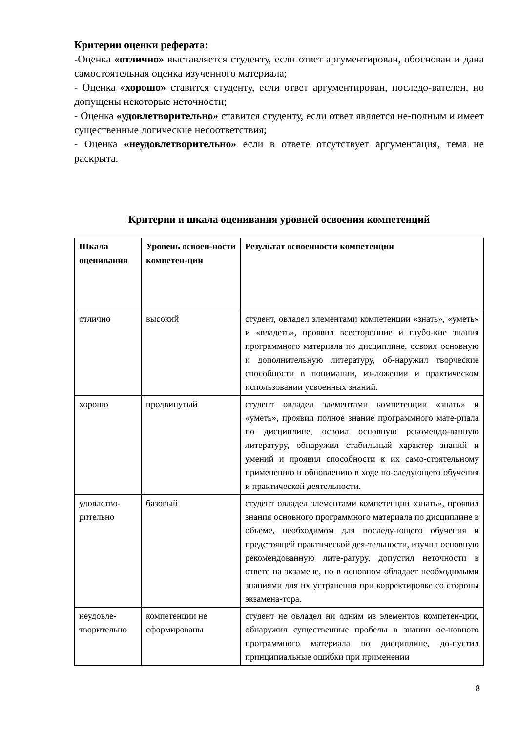Критерии оценки реферата:
-Оценка «отлично» выставляется студенту, если ответ аргументирован, обоснован и дана самостоятельная оценка изученного материала;
- Оценка «хорошо» ставится студенту, если ответ аргументирован, последо-вателен, но допущены некоторые неточности;
- Оценка «удовлетворительно» ставится студенту, если ответ является не-полным и имеет существенные логические несоответствия;
- Оценка «неудовлетворительно» если в ответе отсутствует аргументация, тема не раскрыта.
Критерии и шкала оценивания уровней освоения компетенций
| Шкала оценивания | Уровень освоен-ности компетен-ции | Результат освоенности компетенции |
| --- | --- | --- |
| отлично | высокий | студент, овладел элементами компетенции «знать», «уметь» и «владеть», проявил всесторонние и глубо-кие знания программного материала по дисциплине, освоил основную и дополнительную литературу, об-наружил творческие способности в понимании, из-ложении и практическом использовании усвоенных знаний. |
| хорошо | продвинутый | студент овладел элементами компетенции «знать» и «уметь», проявил полное знание программного мате-риала по дисциплине, освоил основную рекомендо-ванную литературу, обнаружил стабильный характер знаний и умений и проявил способности к их само-стоятельному применению и обновлению в ходе по-следующего обучения и практической деятельности. |
| удовлетво-рительно | базовый | студент овладел элементами компетенции «знать», проявил знания основного программного материала по дисциплине в объеме, необходимом для последу-ющего обучения и предстоящей практической дея-тельности, изучил основную рекомендованную лите-ратуру, допустил неточности в ответе на экзамене, но в основном обладает необходимыми знаниями для их устранения при корректировке со стороны экзамена-тора. |
| неудовле-творительно | компетенции не сформированы | студент не овладел ни одним из элементов компетен-ции, обнаружил существенные пробелы в знании ос-новного программного материала по дисциплине, до-пустил принципиальные ошибки при применении |
8